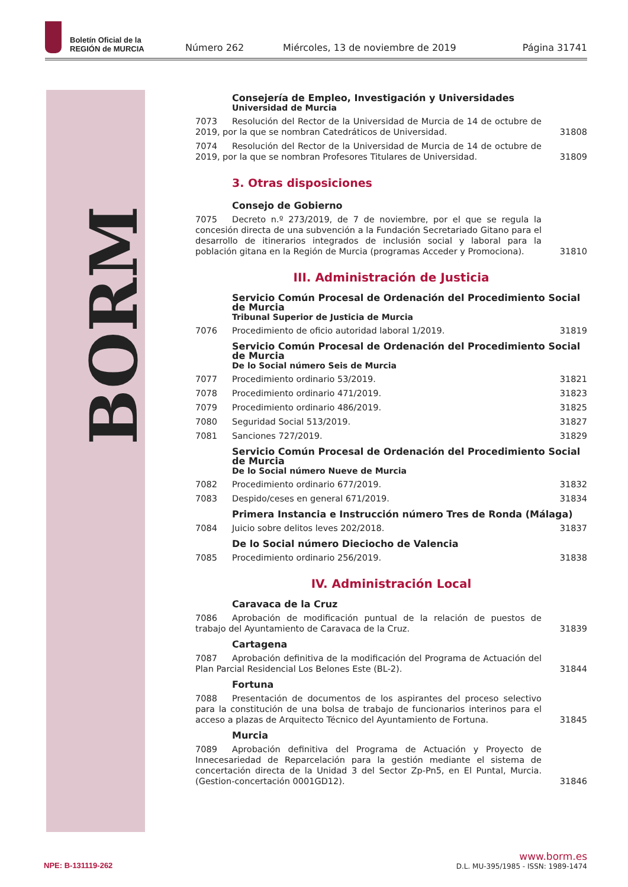Boletín Oficial de la
REGIÓN de MURCIA
Número 262 Miércoles, 13 de noviembre de 2019 Página 31741
BORM
Consejería de Empleo, Investigación y Universidades
Universidad de Murcia
7073 Resolución del Rector de la Universidad de Murcia de 14 de octubre de 2019, por la que se nombran Catedráticos de Universidad.
31808
7074 Resolución del Rector de la Universidad de Murcia de 14 de octubre de 2019, por la que se nombran Profesores Titulares de Universidad.
31809
3. Otras disposiciones
Consejo de Gobierno
7075 Decreto n.º 273/2019, de 7 de noviembre, por el que se regula la concesión directa de una subvención a la Fundación Secretariado Gitano para el desarrollo de itinerarios integrados de inclusión social y laboral para la población gitana en la Región de Murcia (programas Acceder y Promociona).
31810
III. Administración de Justicia
Servicio Común Procesal de Ordenación del Procedimiento Social de Murcia
Tribunal Superior de Justicia de Murcia
7076 Procedimiento de oficio autoridad laboral 1/2019. 31819
Servicio Común Procesal de Ordenación del Procedimiento Social de Murcia
De lo Social número Seis de Murcia
7077 Procedimiento ordinario 53/2019. 31821
7078 Procedimiento ordinario 471/2019. 31823
7079 Procedimiento ordinario 486/2019. 31825
7080 Seguridad Social 513/2019. 31827
7081 Sanciones 727/2019. 31829
Servicio Común Procesal de Ordenación del Procedimiento Social de Murcia
De lo Social número Nueve de Murcia
7082 Procedimiento ordinario 677/2019. 31832
7083 Despido/ceses en general 671/2019. 31834
Primera Instancia e Instrucción número Tres de Ronda (Málaga)
7084 Juicio sobre delitos leves 202/2018. 31837
De lo Social número Dieciocho de Valencia
7085 Procedimiento ordinario 256/2019. 31838
IV. Administración Local
Caravaca de la Cruz
7086 Aprobación de modificación puntual de la relación de puestos de trabajo del Ayuntamiento de Caravaca de la Cruz.
31839
Cartagena
7087 Aprobación definitiva de la modificación del Programa de Actuación del Plan Parcial Residencial Los Belones Este (BL-2).
31844
Fortuna
7088 Presentación de documentos de los aspirantes del proceso selectivo para la constitución de una bolsa de trabajo de funcionarios interinos para el acceso a plazas de Arquitecto Técnico del Ayuntamiento de Fortuna.
31845
Murcia
7089 Aprobación definitiva del Programa de Actuación y Proyecto de Innecesariedad de Reparcelación para la gestión mediante el sistema de concertación directa de la Unidad 3 del Sector Zp-Pn5, en El Puntal, Murcia. (Gestion-concertación 0001GD12).
31846
NPE: B-131119-262
www.borm.es
D.L. MU-395/1985 - ISSN: 1989-1474